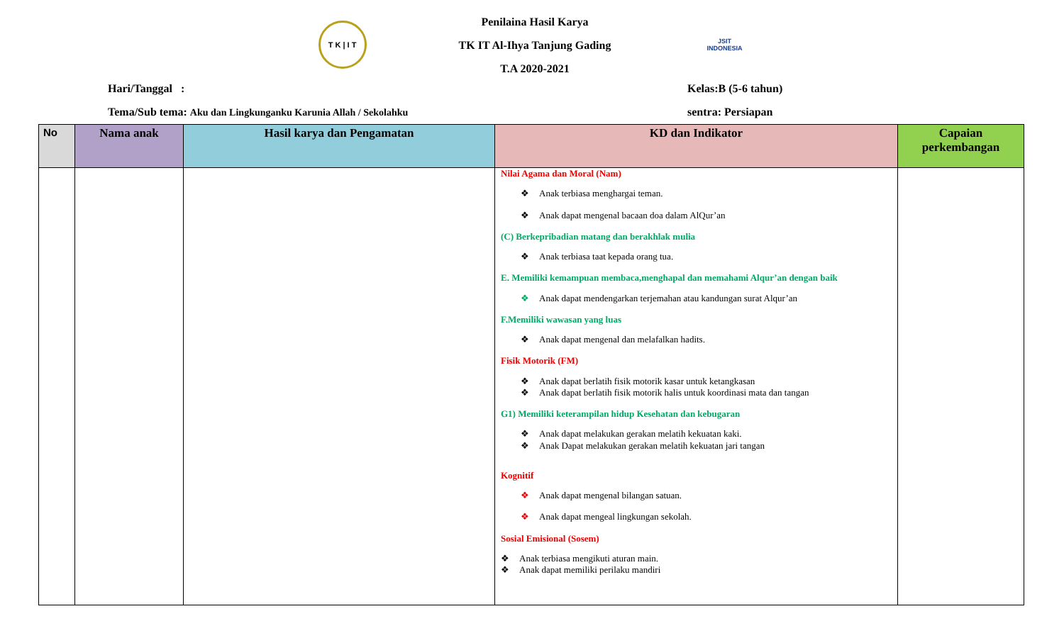T K | I T
Penilaina Hasil Karya
TK IT Al-Ihya Tanjung Gading
T.A 2020-2021
JSIT INDONESIA
Hari/Tanggal : Kelas:B (5-6 tahun)
Tema/Sub tema: Aku dan Lingkunganku Karunia Allah / Sekolahku sentra: Persiapan
| No | Nama anak | Hasil karya dan Pengamatan | KD dan Indikator | Capaian perkembangan |
| --- | --- | --- | --- | --- |
| | | | Nilai Agama dan Moral (Nam) ❖ Anak terbiasa menghargai teman. ❖ Anak dapat mengenal bacaan doa dalam AlQur’an (C) Berkepribadian matang dan berakhlak mulia ❖ Anak terbiasa taat kepada orang tua. E. Memiliki kemampuan membaca,menghapal dan memahami Alqur’an dengan baik ❖ Anak dapat mendengarkan terjemahan atau kandungan surat Alqur’an F.Memiliki wawasan yang luas ❖ Anak dapat mengenal dan melafalkan hadits. Fisik Motorik (FM) ❖ Anak dapat berlatih fisik motorik kasar untuk ketangkasan ❖ Anak dapat berlatih fisik motorik halis untuk koordinasi mata dan tangan G1) Memiliki keterampilan hidup Kesehatan dan kebugaran ❖ Anak dapat melakukan gerakan melatih kekuatan kaki. ❖ Anak Dapat melakukan gerakan melatih kekuatan jari tangan Kognitif ❖ Anak dapat mengenal bilangan satuan. ❖ Anak dapat mengeal lingkungan sekolah. Sosial Emisional (Sosem) ❖ Anak terbiasa mengikuti aturan main. ❖ Anak dapat memiliki perilaku mandiri | |